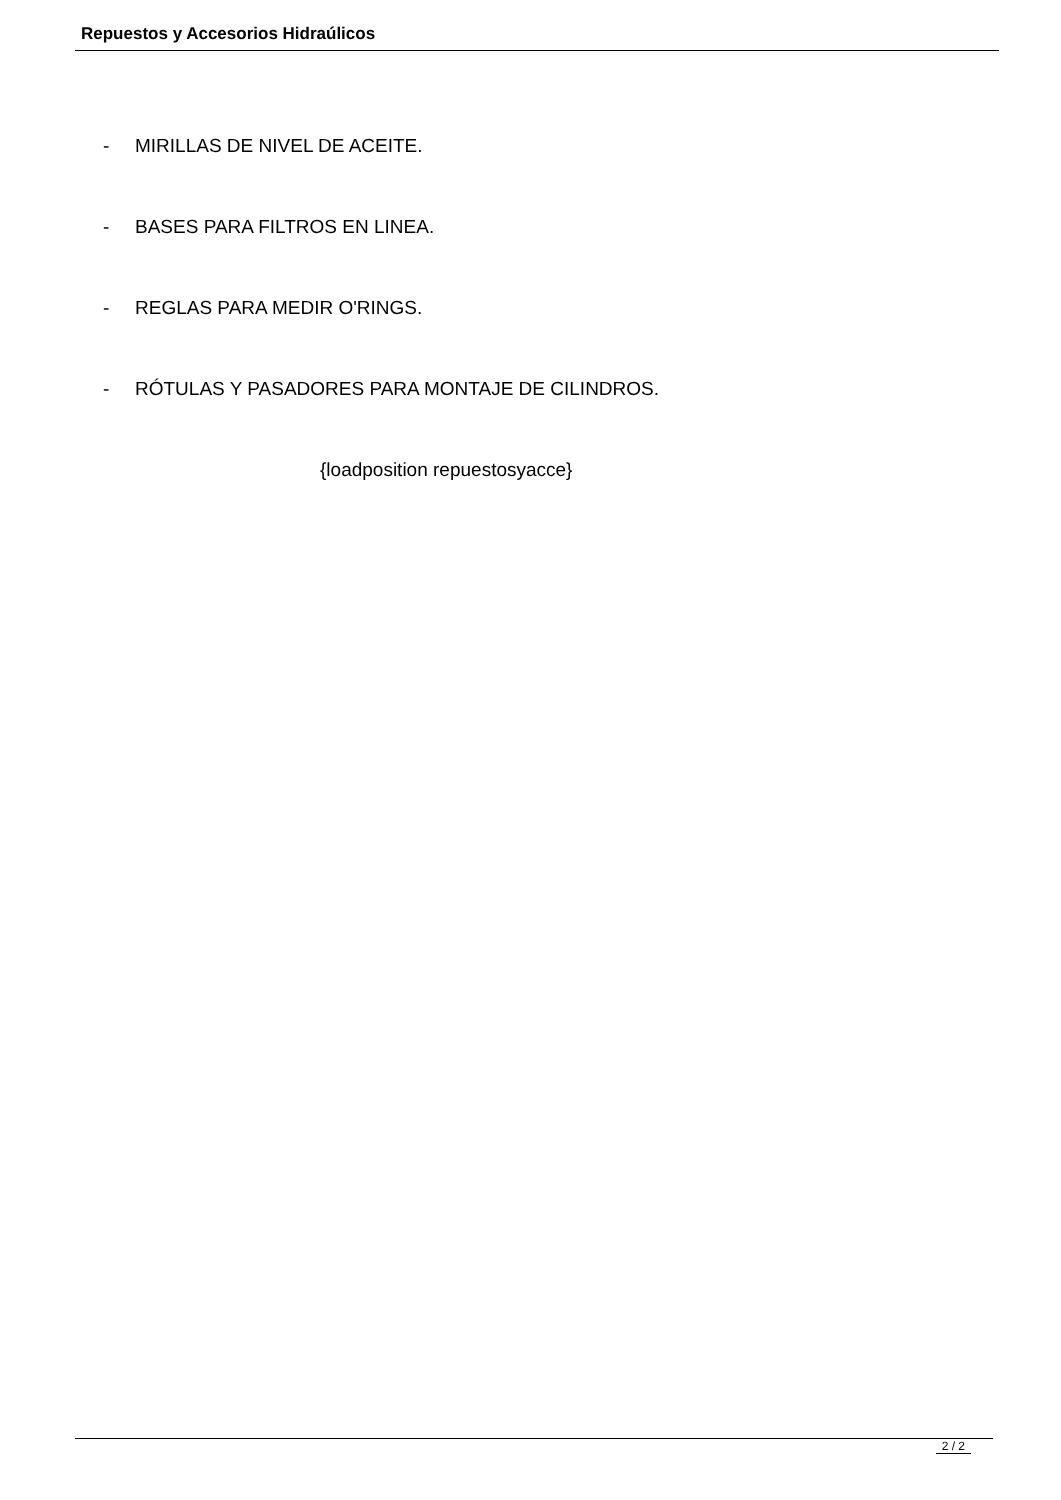Repuestos y Accesorios Hidraúlicos
- MIRILLAS DE NIVEL DE ACEITE.
- BASES PARA FILTROS EN LINEA.
- REGLAS PARA MEDIR O'RINGS.
- RÓTULAS Y PASADORES PARA MONTAJE DE CILINDROS.
{loadposition repuestosyacce}
2 / 2